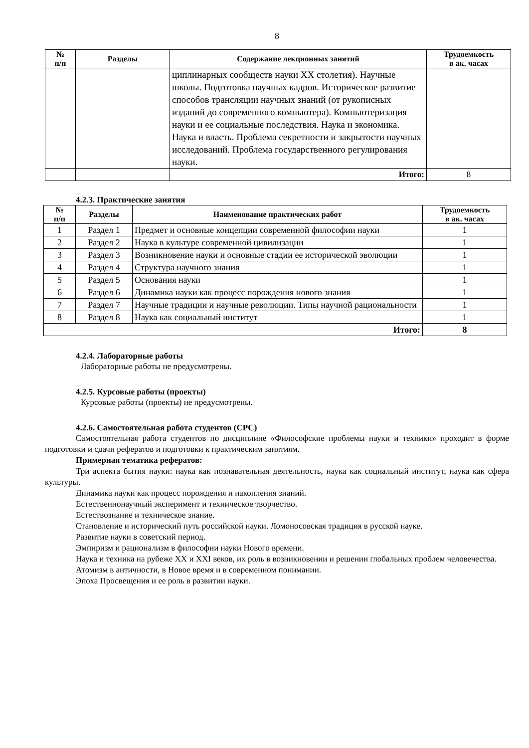8
| № п/п | Разделы | Содержание лекционных занятий | Трудоемкость в ак. часах |
| --- | --- | --- | --- |
| | | циплинарных сообществ науки XX столетия). Научные школы. Подготовка научных кадров. Историческое развитие способов трансляции научных знаний (от рукописных изданий до современного компьютера). Компьютеризация науки и ее социальные последствия. Наука и экономика. Наука и власть. Проблема секретности и закрытости научных исследований. Проблема государственного регулирования науки. | |
| | | Итого: | 8 |
4.2.3. Практические занятия
| № п/п | Разделы | Наименование практических работ | Трудоемкость в ак. часах |
| --- | --- | --- | --- |
| 1 | Раздел 1 | Предмет и основные концепции современной философии науки | 1 |
| 2 | Раздел 2 | Наука в культуре современной цивилизации | 1 |
| 3 | Раздел 3 | Возникновение науки и основные стадии ее исторической эволюции | 1 |
| 4 | Раздел 4 | Структура научного знания | 1 |
| 5 | Раздел 5 | Основания науки | 1 |
| 6 | Раздел 6 | Динамика науки как процесс порождения нового знания | 1 |
| 7 | Раздел 7 | Научные традиции и научные революции. Типы научной рациональности | 1 |
| 8 | Раздел 8 | Наука как социальный институт | 1 |
| Итого: | | | 8 |
4.2.4. Лабораторные работы
Лабораторные работы не предусмотрены.
4.2.5. Курсовые работы (проекты)
Курсовые работы (проекты) не предусмотрены.
4.2.6. Самостоятельная работа студентов (СРС)
Самостоятельная работа студентов по дисциплине «Философские проблемы науки и техники» проходит в форме подготовки и сдачи рефератов и подготовки к практическим занятиям.
Примерная тематика рефератов:
Три аспекта бытия науки: наука как познавательная деятельность, наука как социальный институт, наука как сфера культуры.
Динамика науки как процесс порождения и накопления знаний.
Естественнонаучный эксперимент и техническое творчество.
Естествознание и техническое знание.
Становление и исторический путь российской науки. Ломоносовская традиция в русской науке.
Развитие науки в советский период.
Эмпиризм и рационализм в философии науки Нового времени.
Наука и техника на рубеже XX и XXI веков, их роль в возникновении и решении глобальных проблем человечества.
Атомизм в античности, в Новое время и в современном понимании.
Эпоха Просвещения и ее роль в развитии науки.